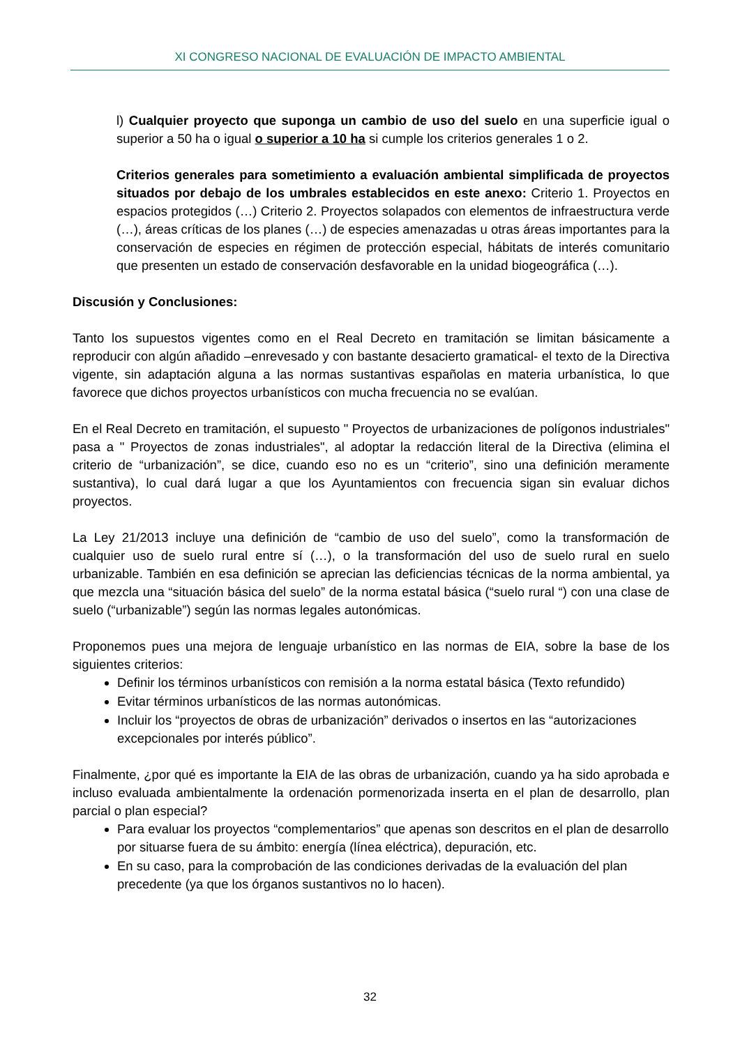XI CONGRESO NACIONAL DE EVALUACIÓN DE IMPACTO AMBIENTAL
l) Cualquier proyecto que suponga un cambio de uso del suelo en una superficie igual o superior a 50 ha o igual o superior a 10 ha si cumple los criterios generales 1 o 2.
Criterios generales para sometimiento a evaluación ambiental simplificada de proyectos situados por debajo de los umbrales establecidos en este anexo: Criterio 1. Proyectos en espacios protegidos (…) Criterio 2. Proyectos solapados con elementos de infraestructura verde (…), áreas críticas de los planes (…) de especies amenazadas u otras áreas importantes para la conservación de especies en régimen de protección especial, hábitats de interés comunitario que presenten un estado de conservación desfavorable en la unidad biogeográfica (…).
Discusión y Conclusiones:
Tanto los supuestos vigentes como en el Real Decreto en tramitación se limitan básicamente a reproducir con algún añadido –enrevesado y con bastante desacierto gramatical- el texto de la Directiva vigente, sin adaptación alguna a las normas sustantivas españolas en materia urbanística, lo que favorece que dichos proyectos urbanísticos con mucha frecuencia no se evalúan.
En el Real Decreto en tramitación, el supuesto " Proyectos de urbanizaciones de polígonos industriales" pasa a " Proyectos de zonas industriales", al adoptar la redacción literal de la Directiva (elimina el criterio de “urbanización”, se dice, cuando eso no es un “criterio”, sino una definición meramente sustantiva), lo cual dará lugar a que los Ayuntamientos con frecuencia sigan sin evaluar dichos proyectos.
La Ley 21/2013 incluye una definición de “cambio de uso del suelo”, como la transformación de cualquier uso de suelo rural entre sí (…), o la transformación del uso de suelo rural en suelo urbanizable. También en esa definición se aprecian las deficiencias técnicas de la norma ambiental, ya que mezcla una “situación básica del suelo” de la norma estatal básica (“suelo rural “) con una clase de suelo (“urbanizable”) según las normas legales autonómicas.
Proponemos pues una mejora de lenguaje urbanístico en las normas de EIA, sobre la base de los siguientes criterios:
Definir los términos urbanísticos con remisión a la norma estatal básica (Texto refundido)
Evitar términos urbanísticos de las normas autonómicas.
Incluir los “proyectos de obras de urbanización” derivados o insertos en las “autorizaciones excepcionales por interés público”.
Finalmente, ¿por qué es importante la EIA de las obras de urbanización, cuando ya ha sido aprobada e incluso evaluada ambientalmente la ordenación pormenorizada inserta en el plan de desarrollo, plan parcial o plan especial?
Para evaluar los proyectos “complementarios” que apenas son descritos en el plan de desarrollo por situarse fuera de su ámbito: energía (línea eléctrica), depuración, etc.
En su caso, para la comprobación de las condiciones derivadas de la evaluación del plan precedente (ya que los órganos sustantivos no lo hacen).
32